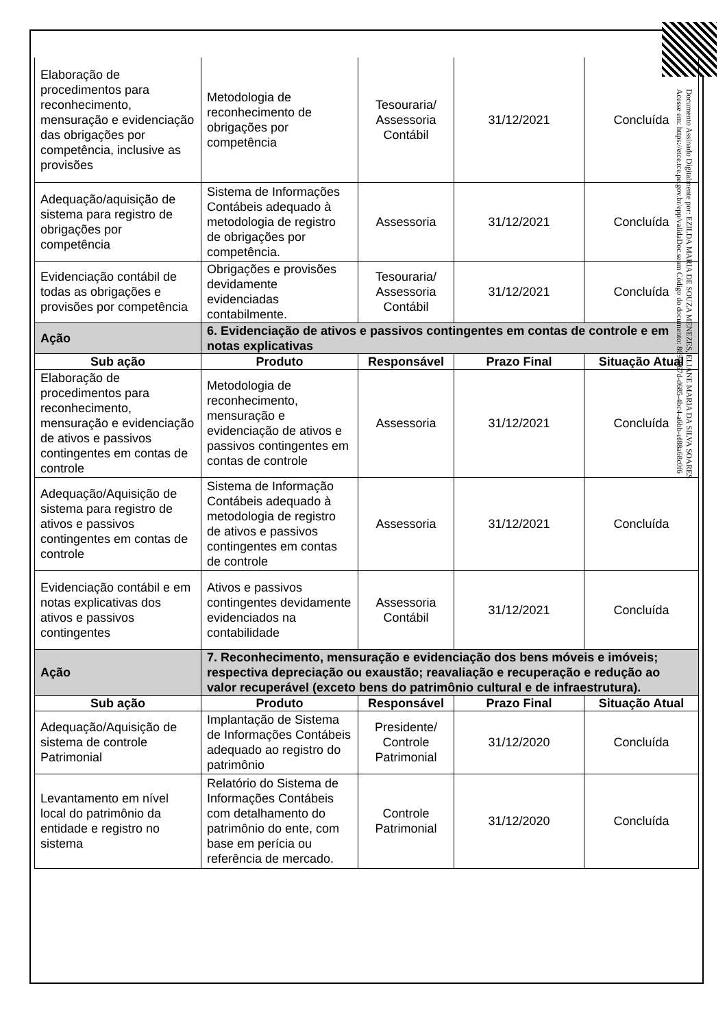| Elaboração de procedimentos para reconhecimento, mensuração e evidenciação das obrigações por competência, inclusive as provisões | Metodologia de reconhecimento de obrigações por competência | Tesouraria/ Assessoria Contábil | 31/12/2021 | Concluída |
| Adequação/aquisição de sistema para registro de obrigações por competência | Sistema de Informações Contábeis adequado à metodologia de registro de obrigações por competência. | Assessoria | 31/12/2021 | Concluída |
| Evidenciação contábil de todas as obrigações e provisões por competência | Obrigações e provisões devidamente evidenciadas contabilmente. | Tesouraria/ Assessoria Contábil | 31/12/2021 | Concluída |
| Ação | 6. Evidenciação de ativos e passivos contingentes em contas de controle e em notas explicativas | | | |
| Sub ação | Produto | Responsável | Prazo Final | Situação Atual |
| Elaboração de procedimentos para reconhecimento, mensuração e evidenciação de ativos e passivos contingentes em contas de controle | Metodologia de reconhecimento, mensuração e evidenciação de ativos e passivos contingentes em contas de controle | Assessoria | 31/12/2021 | Concluída |
| Adequação/Aquisição de sistema para registro de ativos e passivos contingentes em contas de controle | Sistema de Informação Contábeis adequado à metodologia de registro de ativos e passivos contingentes em contas de controle | Assessoria | 31/12/2021 | Concluída |
| Evidenciação contábil e em notas explicativas dos ativos e passivos contingentes | Ativos e passivos contingentes devidamente evidenciados na contabilidade | Assessoria Contábil | 31/12/2021 | Concluída |
| Ação | 7. Reconhecimento, mensuração e evidenciação dos bens móveis e imóveis; respectiva depreciação ou exaustão; reavaliação e recuperação e redução ao valor recuperável (exceto bens do patrimônio cultural e de infraestrutura). | | | |
| Sub ação | Produto | Responsável | Prazo Final | Situação Atual |
| Adequação/Aquisição de sistema de controle Patrimonial | Implantação de Sistema de Informações Contábeis adequado ao registro do patrimônio | Presidente/ Controle Patrimonial | 31/12/2020 | Concluída |
| Levantamento em nível local do patrimônio da entidade e registro no sistema | Relatório do Sistema de Informações Contábeis com detalhamento do patrimônio do ente, com base em perícia ou referência de mercado. | Controle Patrimonial | 31/12/2020 | Concluída |
Documento Assinado Digitalmente por: EZILDA MARIA DE SOUZA MENEZES, ELIANE MARIA DA SILVA SOARES
Acesse em: https://etce.tce.pe.gov.br/epp/validaDoc.seam Código do documento: 869e067d-d685-4bc4-a6bb-ef88a68c0f6